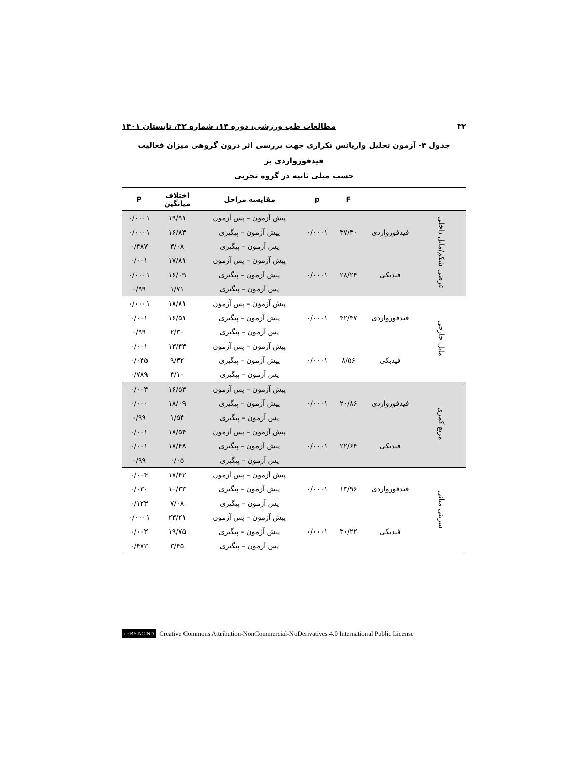۳۲ مطالعات طب ورزشی، دوره ۱۴، شماره ۳۲، تابستان ۱۴۰۱
جدول ۴- آزمون تحلیل واریانس تکراری جهت بررسی اثر درون گروهی میزان فعالیت فیدفورواردی بر
حسب میلی ثانیه در گروه تجربی
| | | F | p | مقایسه مراحل | اختلاف میانگین | P |
| --- | --- | --- | --- | --- | --- | --- |
| عرضی شکم/مایل داخلی | | | | پیش آزمون – پس آزمون | ۱۹/۹۱ | ۰/۰۰۰۱ |
| | فیدفورواردی | ۳۷/۳۰ | ۰/۰۰۰۱ | پیش آزمون – پیگیری | ۱۶/۸۳ | ۰/۰۰۰۱ |
| | | | | پس آزمون – پیگیری | ۳/۰۸ | ۰/۴۸۷ |
| | | | | پیش آزمون – پس آزمون | ۱۷/۸۱ | ۰/۰۰۱ |
| | فیدبکی | ۲۸/۲۴ | ۰/۰۰۰۱ | پیش آزمون – پیگیری | ۱۶/۰۹ | ۰/۰۰۰۱ |
| | | | | پس آزمون – پیگیری | ۱/۷۱ | ۰/۹۹ |
| مایل خارجی | | | | پیش آزمون – پس آزمون | ۱۸/۸۱ | ۰/۰۰۰۱ |
| | فیدفورواردی | ۴۲/۴۷ | ۰/۰۰۰۱ | پیش آزمون – پیگیری | ۱۶/۵۱ | ۰/۰۰۱ |
| | | | | پس آزمون – پیگیری | ۲/۳۰ | ۰/۹۹ |
| | | | | پیش آزمون – پس آزمون | ۱۳/۴۳ | ۰/۰۰۱ |
| | فیدبکی | ۸/۵۶ | ۰/۰۰۰۱ | پیش آزمون – پیگیری | ۹/۳۲ | ۰/۰۴۵ |
| | | | | پس آزمون – پیگیری | ۴/۱۰ | ۰/۷۸۹ |
| مربع کمری | | | | پیش آزمون – پس آزمون | ۱۶/۵۴ | ۰/۰۰۴ |
| | فیدفورواردی | ۲۰/۸۶ | ۰/۰۰۰۱ | پیش آزمون – پیگیری | ۱۸/۰۹ | ۰/۰۰۰ |
| | | | | پس آزمون – پیگیری | ۱/۵۴ | ۰/۹۹ |
| | | | | پیش آزمون – پس آزمون | ۱۸/۵۴ | ۰/۰۰۱ |
| | فیدبکی | ۲۲/۶۴ | ۰/۰۰۰۱ | پیش آزمون – پیگیری | ۱۸/۴۸ | ۰/۰۰۱ |
| | | | | پس آزمون – پیگیری | ۰/۰۵ | ۰/۹۹ |
| سرینی میانی | | | | پیش آزمون – پس آزمون | ۱۷/۴۲ | ۰/۰۰۴ |
| | فیدفورواردی | ۱۳/۹۶ | ۰/۰۰۰۱ | پیش آزمون – پیگیری | ۱۰/۳۳ | ۰/۰۳۰ |
| | | | | پس آزمون – پیگیری | ۷/۰۸ | ۰/۱۲۳ |
| | | | | پیش آزمون – پس آزمون | ۲۳/۲۱ | ۰/۰۰۰۱ |
| | فیدبکی | ۳۰/۲۲ | ۰/۰۰۰۱ | پیش آزمون – پیگیری | ۱۹/۷۵ | ۰/۰۰۲ |
| | | | | پس آزمون – پیگیری | ۳/۴۵ | ۰/۴۷۲ |
cc BY NC ND Creative Commons Attribution-NonCommercial-NoDerivatives 4.0 International Public License